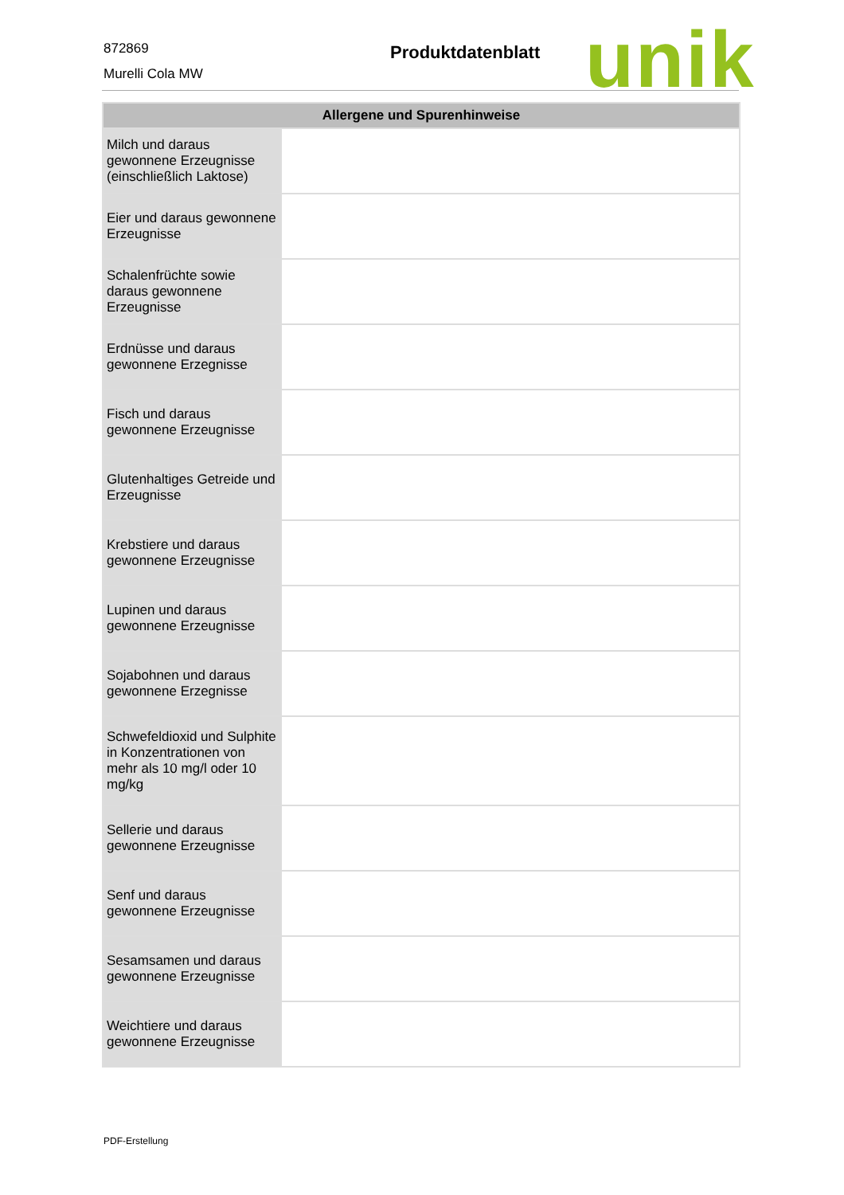872869
Murelli Cola MW
Produktdatenblatt unik
| Allergene und Spurenhinweise | |
| --- | --- |
| Milch und daraus gewonnene Erzeugnisse (einschließlich Laktose) | |
| Eier und daraus gewonnene Erzeugnisse | |
| Schalenfrüchte sowie daraus gewonnene Erzeugnisse | |
| Erdnüsse und daraus gewonnene Erzegnisse | |
| Fisch und daraus gewonnene Erzeugnisse | |
| Glutenhaltiges Getreide und Erzeugnisse | |
| Krebstiere und daraus gewonnene Erzeugnisse | |
| Lupinen und daraus gewonnene Erzeugnisse | |
| Sojabohnen und daraus gewonnene Erzegnisse | |
| Schwefeldioxid und Sulphite in Konzentrationen von mehr als 10 mg/l oder 10 mg/kg | |
| Sellerie und daraus gewonnene Erzeugnisse | |
| Senf und daraus gewonnene Erzeugnisse | |
| Sesamsamen und daraus gewonnene Erzeugnisse | |
| Weichtiere und daraus gewonnene Erzeugnisse | |
PDF-Erstellung